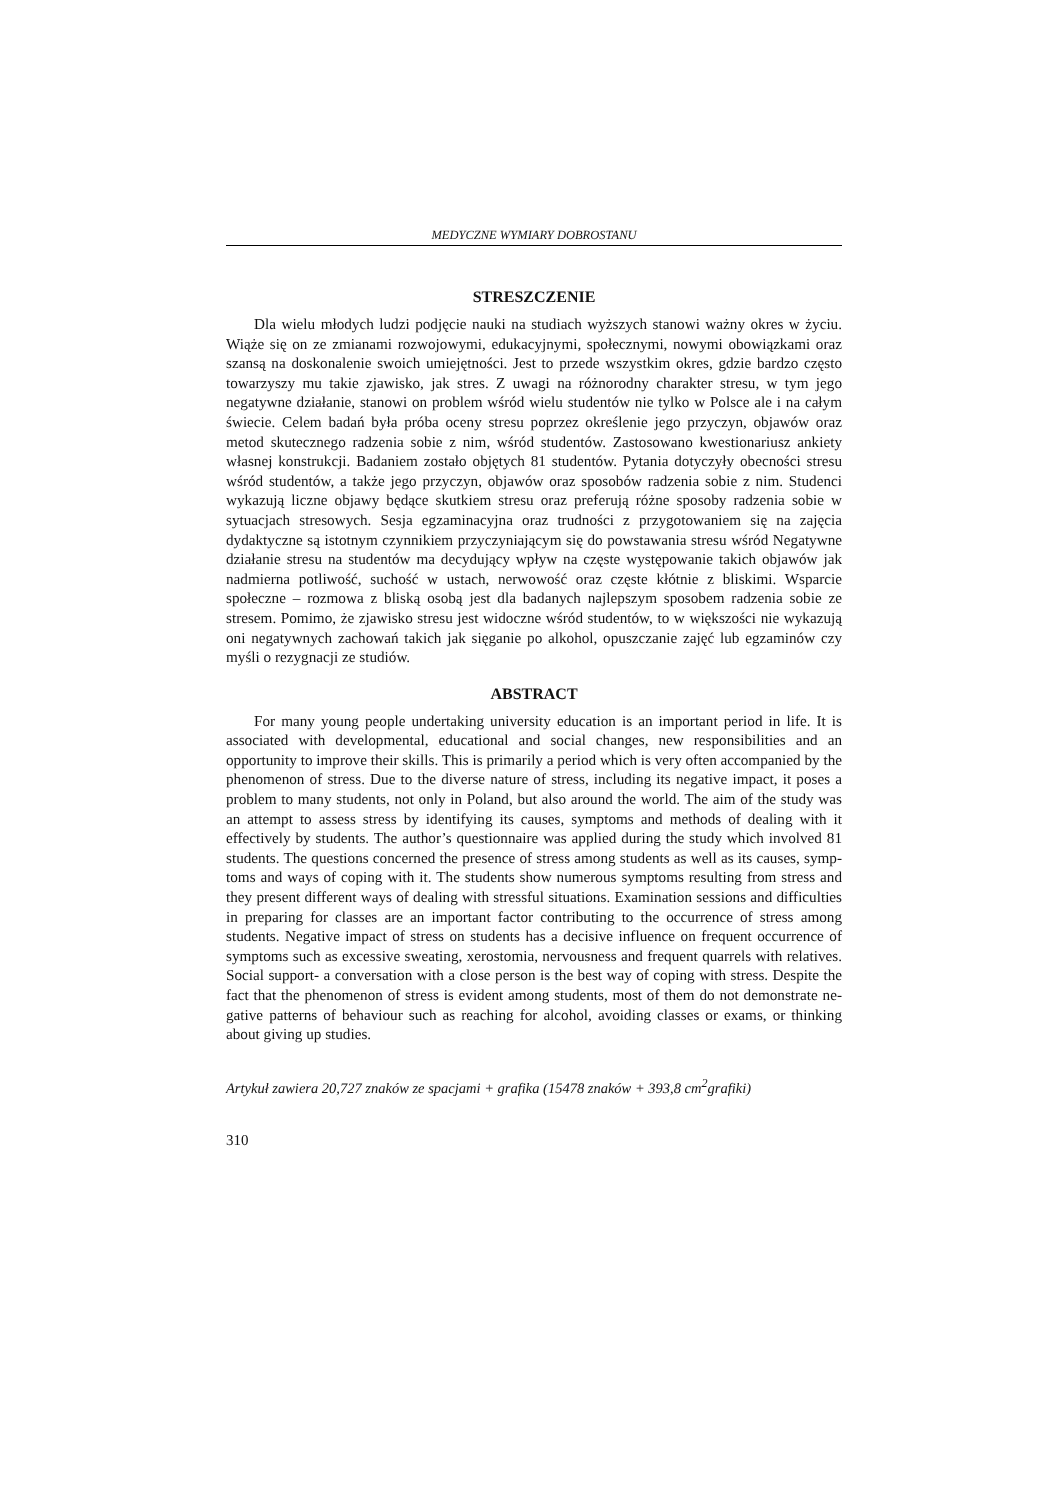MEDYCZNE WYMIARY DOBROSTANU
STRESZCZENIE
Dla wielu młodych ludzi podjęcie nauki na studiach wyższych stanowi ważny okres w życiu. Wiąże się on ze zmianami rozwojowymi, edukacyjnymi, społecznymi, nowymi obowiązkami oraz szansą na doskonalenie swoich umiejętności. Jest to przede wszyst­kim okres, gdzie bardzo często towarzyszy mu takie zjawisko, jak stres. Z uwagi na różnorodny charakter stresu, w tym jego negatywne działanie, stanowi on problem wśród wielu studentów nie tylko w Polsce ale i na całym świecie. Celem badań była próba oceny stresu poprzez określenie jego przyczyn, objawów oraz metod skutecznego ra­dzenia sobie z nim, wśród studentów. Zastosowano kwestionariusz ankiety własnej kon­strukcji. Badaniem zostało objętych 81 studentów. Pytania dotyczyły obecności stresu wśród studentów, a także jego przyczyn, objawów oraz sposobów radzenia sobie z nim. Studenci wykazują liczne objawy będące skutkiem stresu oraz preferują różne sposoby radzenia sobie w sytuacjach stresowych. Sesja egzaminacyjna oraz trudności z przygo­towaniem się na zajęcia dydaktyczne są istotnym czynnikiem przyczyniającym się do powstawania stresu wśród Negatywne działanie stresu na studentów ma decydujący wpływ na częste występowanie takich objawów jak nadmierna potliwość, suchość w ustach, nerwowość oraz częste kłótnie z bliskimi. Wsparcie społeczne – rozmowa z bliską osobą jest dla badanych najlepszym sposobem radzenia sobie ze stresem. Pomimo, że zjawisko stresu jest widoczne wśród studentów, to w większości nie wykazują oni negatywnych zachowań takich jak sięganie po alkohol, opuszczanie zajęć lub egzami­nów czy myśli o rezygnacji ze studiów.
ABSTRACT
For many young people undertaking university education is an important period in li­fe. It is associated with developmental, educational and social changes, new responsibili­ties and an opportunity to improve their skills. This is primarily a period which is very often accompanied by the phenomenon of stress. Due to the diverse nature of stress, including its negative impact, it poses a problem to many students, not only in Poland, but also around the world. The aim of the study was an attempt to assess stress by identi­fying its causes, symptoms and methods of dealing with it effectively by students. The author’s questionnaire was applied during the study which involved 81 students. The questions concerned the presence of stress among students as well as its causes, symp­toms and ways of coping with it. The students show numerous symptoms resulting from stress and they present different ways of dealing with stressful situations. Examination sessions and difficulties in preparing for classes are an important factor contributing to the occurrence of stress among students. Negative impact of stress on students has a decisive influence on frequent occurrence of symptoms such as excessive sweating, xerostomia, nervousness and frequent quarrels with relatives. Social support- a conversa­tion with a close person is the best way of coping with stress. Despite the fact that the phenomenon of stress is evident among students, most of them do not demonstrate ne­gative patterns of behaviour such as reaching for alcohol, avoiding classes or exams, or thinking about giving up studies.
Artykuł zawiera 20,727 znaków ze spacjami + grafika (15478 znaków + 393,8 cm<sup>2</sup>grafiki)
310